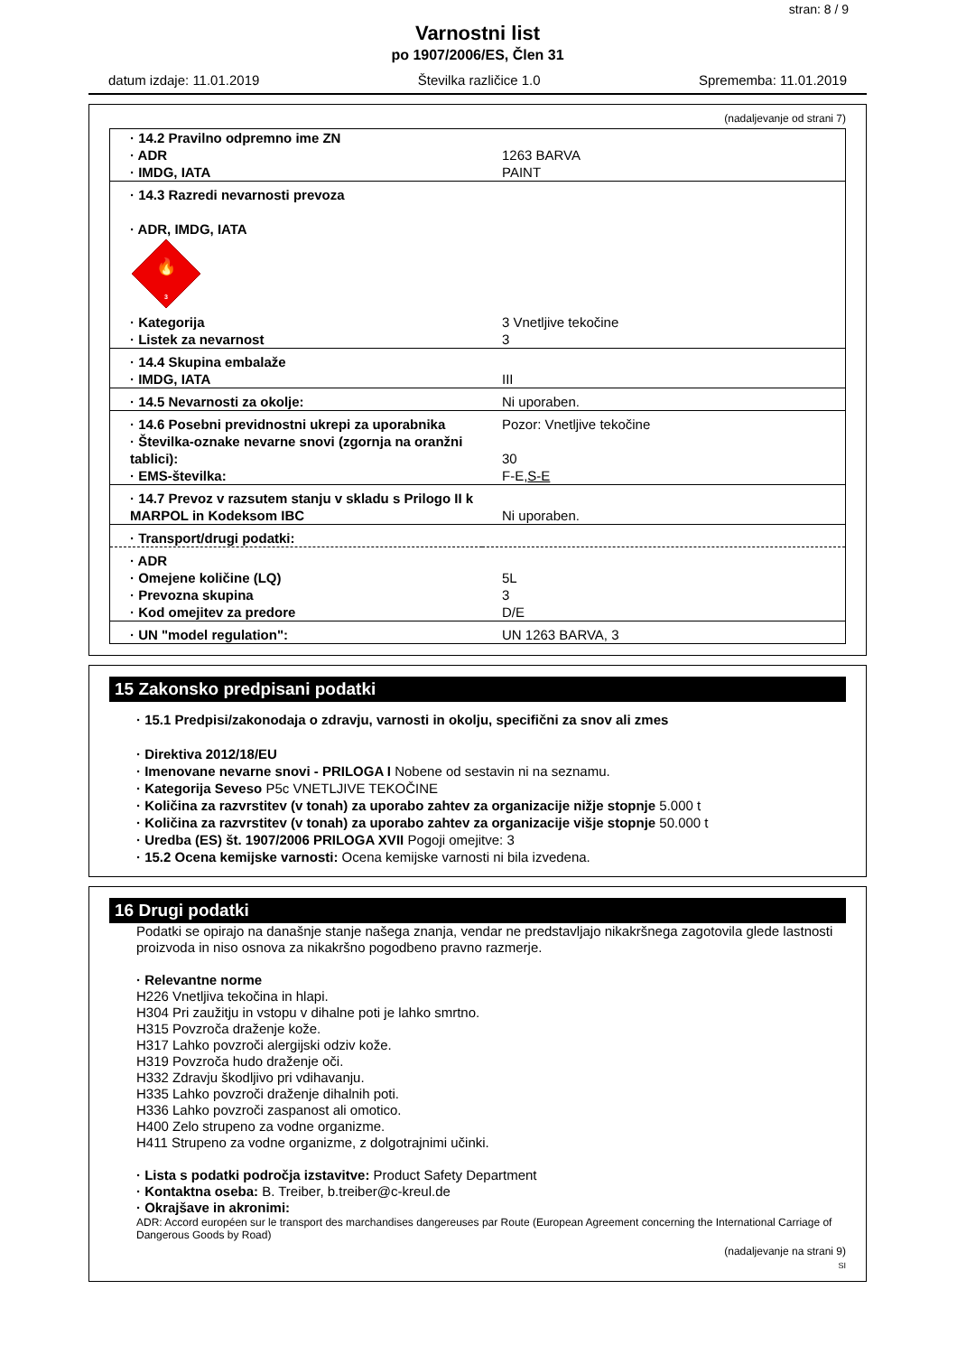stran: 8 / 9
Varnostni list
po 1907/2006/ES, Člen 31
datum izdaje: 11.01.2019 Številka različice 1.0 Sprememba: 11.01.2019
(nadaljevanje od strani 7)
| · 14.2 Pravilno odpremno ime ZN | |
| · ADR | 1263 BARVA |
| · IMDG, IATA | PAINT |
| · 14.3 Razredi nevarnosti prevoza · ADR, IMDG, IATA 🔥 3 | |
| · Kategorija | 3 Vnetljive tekočine |
| · Listek za nevarnost | 3 |
| · 14.4 Skupina embalaže | |
| · IMDG, IATA | III |
| · 14.5 Nevarnosti za okolje: | Ni uporaben. |
| · 14.6 Posebni previdnostni ukrepi za uporabnika | Pozor: Vnetljive tekočine |
| · Številka-oznake nevarne snovi (zgornja na oranžni tablici): | 30 |
| · EMS-številka: | F-E, S-E |
| · 14.7 Prevoz v razsutem stanju v skladu s Prilogo II k MARPOL in Kodeksom IBC | Ni uporaben. |
| · Transport/drugi podatki: | |
| · ADR | |
| · Omejene količine (LQ) | 5L |
| · Prevozna skupina | 3 |
| · Kod omejitev za predore | D/E |
| · UN "model regulation": | UN 1263 BARVA, 3 |
15 Zakonsko predpisani podatki
· 15.1 Predpisi/zakonodaja o zdravju, varnosti in okolju, specifični za snov ali zmes
· Direktiva 2012/18/EU
· Imenovane nevarne snovi - PRILOGA I Nobene od sestavin ni na seznamu.
· Kategorija Seveso P5c VNETLJIVE TEKOČINE
· Količina za razvrstitev (v tonah) za uporabo zahtev za organizacije nižje stopnje 5.000 t
· Količina za razvrstitev (v tonah) za uporabo zahtev za organizacije višje stopnje 50.000 t
· Uredba (ES) št. 1907/2006 PRILOGA XVII Pogoji omejitve: 3
· 15.2 Ocena kemijske varnosti: Ocena kemijske varnosti ni bila izvedena.
16 Drugi podatki
Podatki se opirajo na današnje stanje našega znanja, vendar ne predstavljajo nikakršnega zagotovila glede lastnosti proizvoda in niso osnova za nikakršno pogodbeno pravno razmerje.
· Relevantne norme
H226 Vnetljiva tekočina in hlapi.
H304 Pri zaužitju in vstopu v dihalne poti je lahko smrtno.
H315 Povzroča draženje kože.
H317 Lahko povzroči alergijski odziv kože.
H319 Povzroča hudo draženje oči.
H332 Zdravju škodljivo pri vdihavanju.
H335 Lahko povzroči draženje dihalnih poti.
H336 Lahko povzroči zaspanost ali omotico.
H400 Zelo strupeno za vodne organizme.
H411 Strupeno za vodne organizme, z dolgotrajnimi učinki.
· Lista s podatki področja izstavitve: Product Safety Department
· Kontaktna oseba: B. Treiber, b.treiber@c-kreul.de
· Okrajšave in akronimi:
ADR: Accord européen sur le transport des marchandises dangereuses par Route (European Agreement concerning the International Carriage of Dangerous Goods by Road)
(nadaljevanje na strani 9)
SI